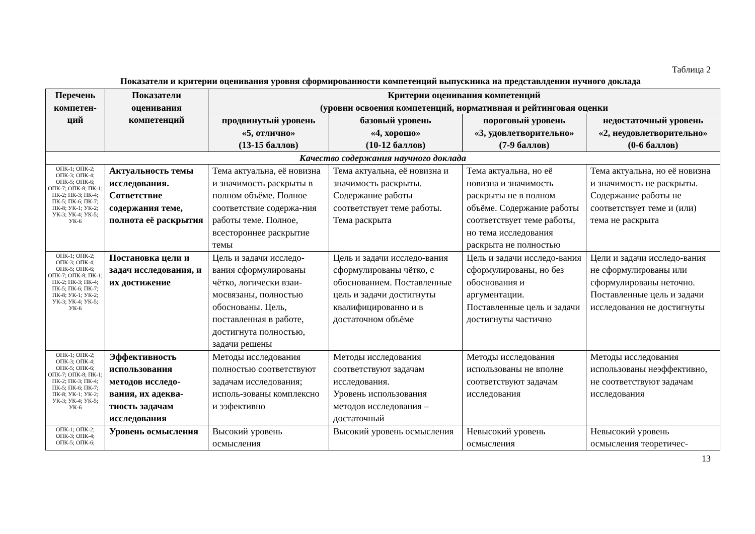Таблица 2
Показатели и критерии оценивания уровня сформированности компетенций выпускника на представлдении нучного доклада
| Перечень компетен-ций | Показатели оценивания компетенций | Критерии оценивания компетенций (уровни освоения компетенций, нормативная и рейтинговая оценки | | | |
| --- | --- | --- | --- | --- | --- |
| | | продвинутый уровень «5, отлично» (13-15 баллов) | базовый уровень «4, хорошо» (10-12 баллов) | пороговый уровень «3, удовлетворительно» (7-9 баллов) | недостаточный уровень «2, неудовлетворительно» (0-6 баллов) |
| Качество содержания научного доклада | | | | | |
| ОПК-1; ОПК-2; ОПК-3; ОПК-4; ОПК-5; ОПК-6; ОПК-7; ОПК-8; ПК-1; ПК-2; ПК-3; ПК-4; ПК-5; ПК-6; ПК-7; ПК-8; УК-1; УК-2; УК-3; УК-4; УК-5; УК-6 | Актуальность темы исследования. Сответствие содержания теме, полнота её раскрытия | Тема актуальна, её новизна и значимость раскрыты в полном объёме. Полное соответствие содержа-ния работы теме. Полное, всестороннее раскрытие темы | Тема актуальна, её новизна и значимость раскрыты. Содержание работы соответствует теме работы. Тема раскрыта | Тема актуальна, но её новизна и значимость раскрыты не в полном объёме. Содержание работы соответствует теме работы, но тема исследования раскрыта не полностью | Тема актуальна, но её новизна и значимость не раскрыты. Содержание работы не соответствует теме и (или) тема не раскрыта |
| ОПК-1; ОПК-2; ОПК-3; ОПК-4; ОПК-5; ОПК-6; ОПК-7; ОПК-8; ПК-1; ПК-2; ПК-3; ПК-4; ПК-5; ПК-6; ПК-7; ПК-8; УК-1; УК-2; УК-3; УК-4; УК-5; УК-6 | Постановка цели и задач исследования, и их достижение | Цель и задачи исследо-вания сформулированы чётко, логически взаи-мосвязаны, полностью обоснованы. Цель, поставленная в работе, достигнута полностью, задачи решены | Цель и задачи исследо-вания сформулированы чётко, с обоснованием. Поставленные цель и задачи достигнуты квалифицированно и в достаточном объёме | Цель и задачи исследо-вания сформулированы, но без обоснования и аргументации. Поставленные цель и задачи достигнуты частично | Цели и задачи исследо-вания не сформулированы или сформулированы неточно. Поставленные цель и задачи исследования не достигнуты |
| ОПК-1; ОПК-2; ОПК-3; ОПК-4; ОПК-5; ОПК-6; ОПК-7; ОПК-8; ПК-1; ПК-2; ПК-3; ПК-4; ПК-5; ПК-6; ПК-7; ПК-8; УК-1; УК-2; УК-3; УК-4; УК-5; УК-6 | Эффективность использования методов исследо-вания, их адеква-тность задачам исследования | Методы исследования полностью соответствуют задачам исследования; исполь-зованы комплексно и ээфективно | Методы исследования соответствуют задачам исследования. Уровень использования методов исследования – достаточный | Методы исследования использованы не вполне соответствуют задачам исследования | Методы исследования использованы неэффективно, не соответствуют задачам исследования |
| ОПК-1; ОПК-2; ОПК-3; ОПК-4; ОПК-5; ОПК-6; | Уровень осмысления | Высокий уровень осмысления | Высокий уровень осмысления | Невысокий уровень осмысления | Невысокий уровень осмысления теоретичес- |
13